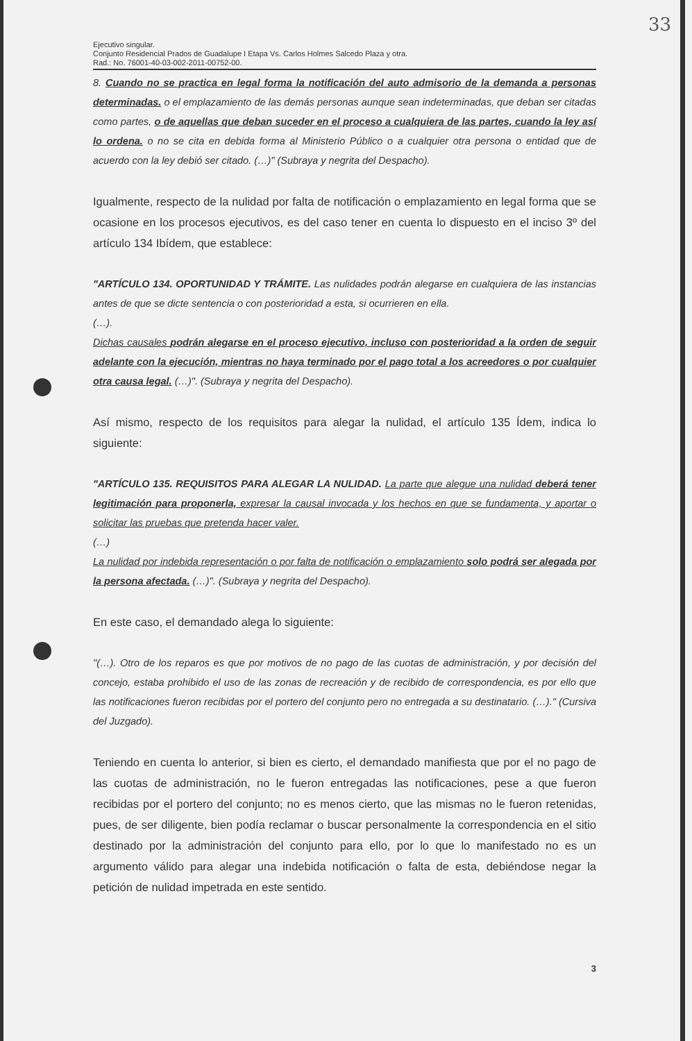33
Ejecutivo singular.
Conjunto Residencial Prados de Guadalupe I Etapa Vs. Carlos Holmes Salcedo Plaza y otra.
Rad.: No. 76001-40-03-002-2011-00752-00.
8. Cuando no se practica en legal forma la notificación del auto admisorio de la demanda a personas determinadas. o el emplazamiento de las demás personas aunque sean indeterminadas, que deban ser citadas como partes, o de aquellas que deban suceder en el proceso a cualquiera de las partes, cuando la ley así lo ordena. o no se cita en debida forma al Ministerio Público o a cualquier otra persona o entidad que de acuerdo con la ley debió ser citado. (…)" (Subraya y negrita del Despacho).
Igualmente, respecto de la nulidad por falta de notificación o emplazamiento en legal forma que se ocasione en los procesos ejecutivos, es del caso tener en cuenta lo dispuesto en el inciso 3º del artículo 134 Ibídem, que establece:
"ARTÍCULO 134. OPORTUNIDAD Y TRÁMITE. Las nulidades podrán alegarse en cualquiera de las instancias antes de que se dicte sentencia o con posterioridad a esta, si ocurrieren en ella.
(…).
Dichas causales podrán alegarse en el proceso ejecutivo, incluso con posterioridad a la orden de seguir adelante con la ejecución, mientras no haya terminado por el pago total a los acreedores o por cualquier otra causa legal. (…)". (Subraya y negrita del Despacho).
Así mismo, respecto de los requisitos para alegar la nulidad, el artículo 135 Ídem, indica lo siguiente:
"ARTÍCULO 135. REQUISITOS PARA ALEGAR LA NULIDAD. La parte que alegue una nulidad deberá tener legitimación para proponerla, expresar la causal invocada y los hechos en que se fundamenta, y aportar o solicitar las pruebas que pretenda hacer valer.
(…)
La nulidad por indebida representación o por falta de notificación o emplazamiento solo podrá ser alegada por la persona afectada. (…)". (Subraya y negrita del Despacho).
En este caso, el demandado alega lo siguiente:
"(…). Otro de los reparos es que por motivos de no pago de las cuotas de administración, y por decisión del concejo, estaba prohibido el uso de las zonas de recreación y de recibido de correspondencia, es por ello que las notificaciones fueron recibidas por el portero del conjunto pero no entregada a su destinatario. (…)." (Cursiva del Juzgado).
Teniendo en cuenta lo anterior, si bien es cierto, el demandado manifiesta que por el no pago de las cuotas de administración, no le fueron entregadas las notificaciones, pese a que fueron recibidas por el portero del conjunto; no es menos cierto, que las mismas no le fueron retenidas, pues, de ser diligente, bien podía reclamar o buscar personalmente la correspondencia en el sitio destinado por la administración del conjunto para ello, por lo que lo manifestado no es un argumento válido para alegar una indebida notificación o falta de esta, debiéndose negar la petición de nulidad impetrada en este sentido.
3